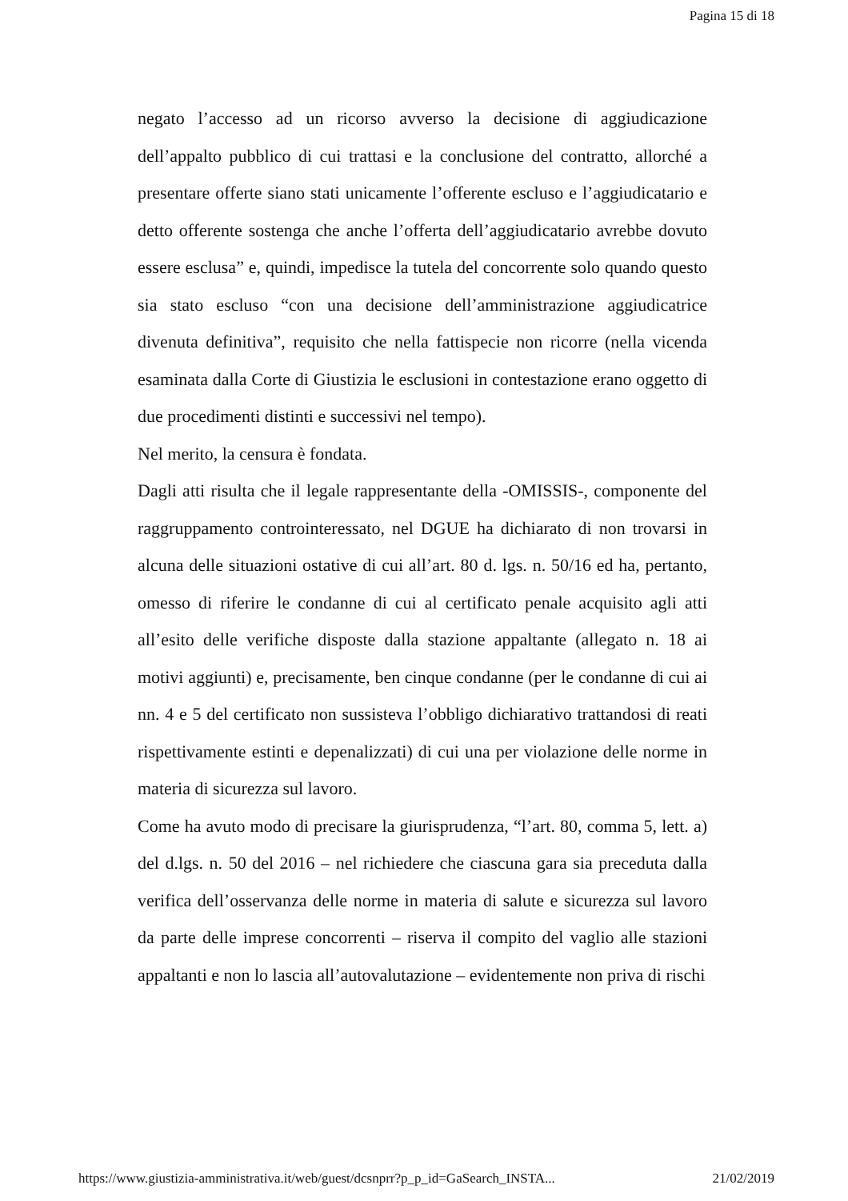Pagina 15 di 18
negato l’accesso ad un ricorso avverso la decisione di aggiudicazione dell’appalto pubblico di cui trattasi e la conclusione del contratto, allorché a presentare offerte siano stati unicamente l’offerente escluso e l’aggiudicatario e detto offerente sostenga che anche l’offerta dell’aggiudicatario avrebbe dovuto essere esclusa” e, quindi, impedisce la tutela del concorrente solo quando questo sia stato escluso “con una decisione dell’amministrazione aggiudicatrice divenuta definitiva”, requisito che nella fattispecie non ricorre (nella vicenda esaminata dalla Corte di Giustizia le esclusioni in contestazione erano oggetto di due procedimenti distinti e successivi nel tempo).
Nel merito, la censura è fondata.
Dagli atti risulta che il legale rappresentante della -OMISSIS-, componente del raggruppamento controinteressato, nel DGUE ha dichiarato di non trovarsi in alcuna delle situazioni ostative di cui all’art. 80 d. lgs. n. 50/16 ed ha, pertanto, omesso di riferire le condanne di cui al certificato penale acquisito agli atti all’esito delle verifiche disposte dalla stazione appaltante (allegato n. 18 ai motivi aggiunti) e, precisamente, ben cinque condanne (per le condanne di cui ai nn. 4 e 5 del certificato non sussisteva l’obbligo dichiarativo trattandosi di reati rispettivamente estinti e depenalizzati) di cui una per violazione delle norme in materia di sicurezza sul lavoro.
Come ha avuto modo di precisare la giurisprudenza, “l’art. 80, comma 5, lett. a) del d.lgs. n. 50 del 2016 – nel richiedere che ciascuna gara sia preceduta dalla verifica dell’osservanza delle norme in materia di salute e sicurezza sul lavoro da parte delle imprese concorrenti – riserva il compito del vaglio alle stazioni appaltanti e non lo lascia all’autovalutazione – evidentemente non priva di rischi
https://www.giustizia-amministrativa.it/web/guest/dcsnprr?p_p_id=GaSearch_INSTA... 21/02/2019